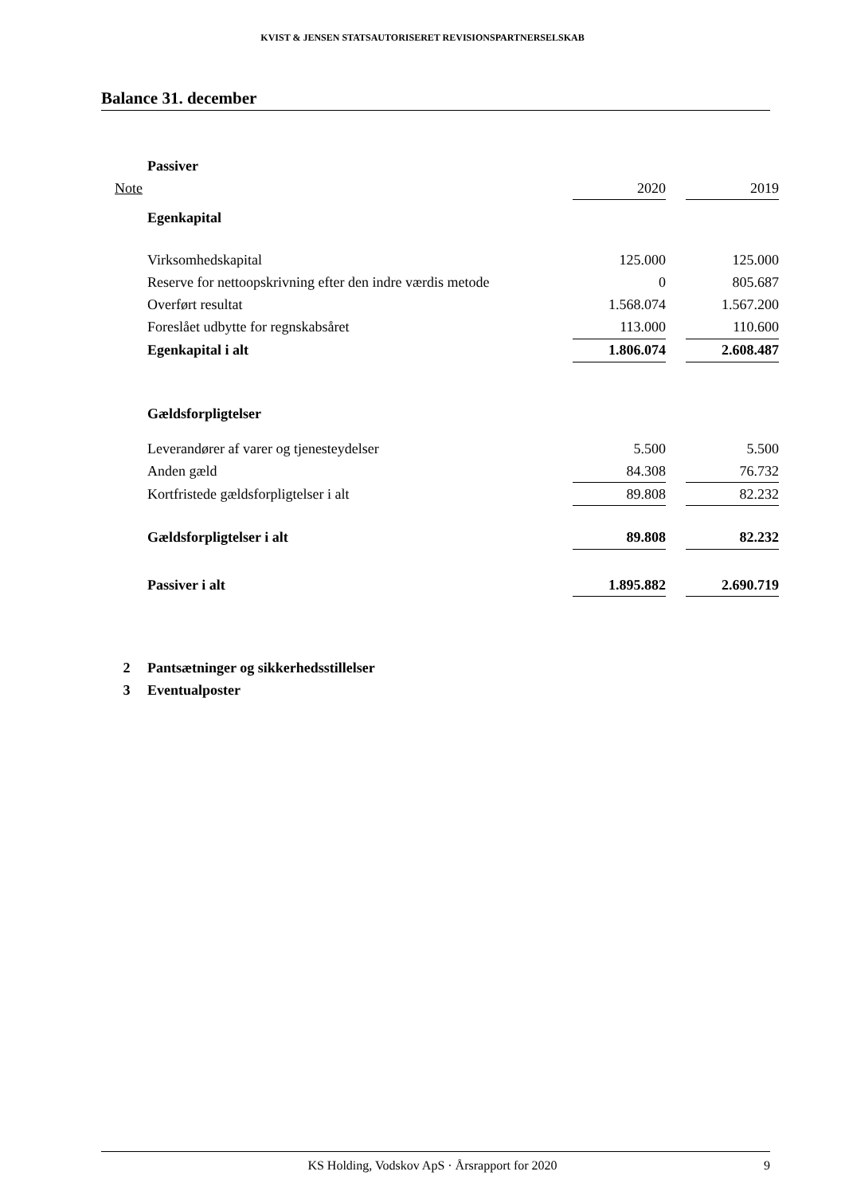KVIST & JENSEN STATSAUTORISERET REVISIONSPARTNERSELSKAB
Balance 31. december
| | Passiver | | | |
| Note | | 2020 | | 2019 |
| | Egenkapital | | | |
| | Virksomhedskapital | 125.000 | | 125.000 |
| | Reserve for nettoopskrivning efter den indre værdis metode | 0 | | 805.687 |
| | Overført resultat | 1.568.074 | | 1.567.200 |
| | Foreslået udbytte for regnskabsåret | 113.000 | | 110.600 |
| | Egenkapital i alt | 1.806.074 | | 2.608.487 |
| | Gældsforpligtelser | | | |
| | Leverandører af varer og tjenesteydelser | 5.500 | | 5.500 |
| | Anden gæld | 84.308 | | 76.732 |
| | Kortfristede gældsforpligtelser i alt | 89.808 | | 82.232 |
| | Gældsforpligtelser i alt | 89.808 | | 82.232 |
| | Passiver i alt | 1.895.882 | | 2.690.719 |
| 2 | Pantsætninger og sikkerhedsstillelser | | | |
| 3 | Eventualposter | | | |
KS Holding, Vodskov ApS · Årsrapport for 2020 9